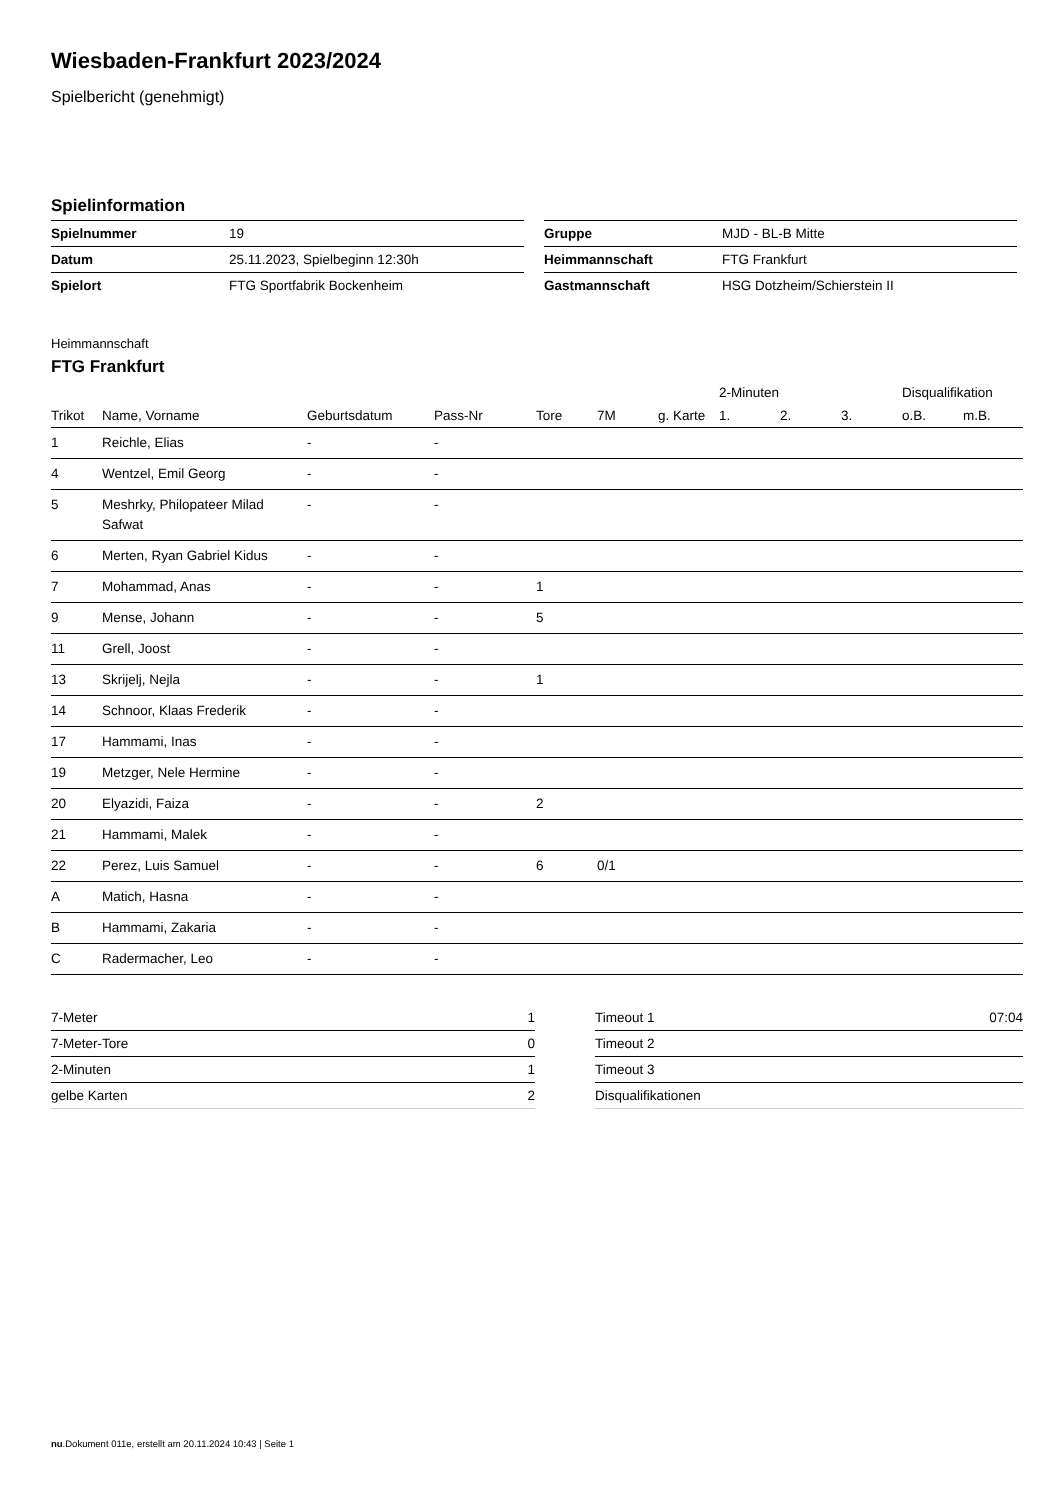Wiesbaden-Frankfurt 2023/2024
Spielbericht (genehmigt)
Spielinformation
| Spielnummer | 19 |
| Datum | 25.11.2023, Spielbeginn 12:30h |
| Spielort | FTG Sportfabrik Bockenheim |
| Gruppe | MJD - BL-B Mitte |
| Heimmannschaft | FTG Frankfurt |
| Gastmannschaft | HSG Dotzheim/Schierstein II |
Heimmannschaft
FTG Frankfurt
| | | | | | | | 2-Minuten | | | Disqualifikation | |
| --- | --- | --- | --- | --- | --- | --- | --- | --- | --- | --- | --- |
| Trikot | Name, Vorname | Geburtsdatum | Pass-Nr | Tore | 7M | g. Karte | 1. | 2. | 3. | o.B. | m.B. |
| 1 | Reichle, Elias | - | - | | | | | | | | |
| 4 | Wentzel, Emil Georg | - | - | | | | | | | | |
| 5 | Meshrky, Philopateer Milad Safwat | - | - | | | | | | | | |
| 6 | Merten, Ryan Gabriel Kidus | - | - | | | | | | | | |
| 7 | Mohammad, Anas | - | - | 1 | | | | | | | |
| 9 | Mense, Johann | - | - | 5 | | | | | | | |
| 11 | Grell, Joost | - | - | | | | | | | | |
| 13 | Skrijelj, Nejla | - | - | 1 | | | | | | | |
| 14 | Schnoor, Klaas Frederik | - | - | | | | | | | | |
| 17 | Hammami, Inas | - | - | | | | | | | | |
| 19 | Metzger, Nele Hermine | - | - | | | | | | | | |
| 20 | Elyazidi, Faiza | - | - | 2 | | | | | | | |
| 21 | Hammami, Malek | - | - | | | | | | | | |
| 22 | Perez, Luis Samuel | - | - | 6 | 0/1 | | | | | | |
| A | Matich, Hasna | - | - | | | | | | | | |
| B | Hammami, Zakaria | - | - | | | | | | | | |
| C | Radermacher, Leo | - | - | | | | | | | | |
| 7-Meter | 1 |
| 7-Meter-Tore | 0 |
| 2-Minuten | 1 |
| gelbe Karten | 2 |
| Timeout 1 | 07:04 |
| Timeout 2 | |
| Timeout 3 | |
| Disqualifikationen | |
nu.Dokument 011e, erstellt am 20.11.2024 10:43 | Seite 1